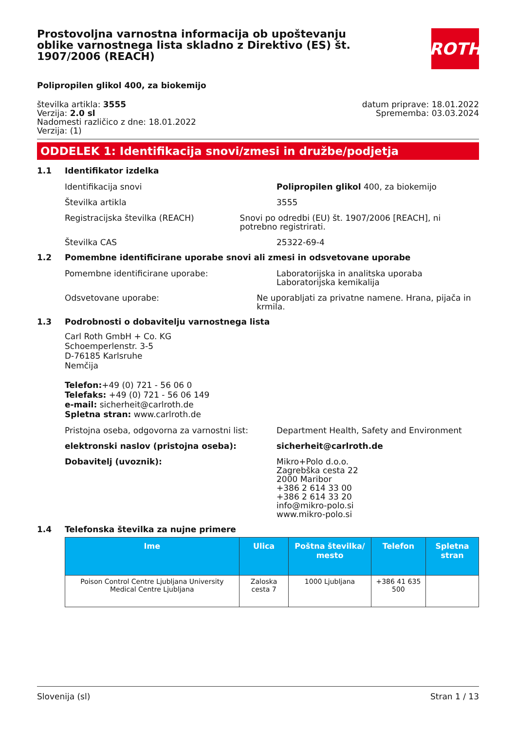ROTH
Prostovoljna varnostna informacija ob upoštevanju oblike varnostnega lista skladno z Direktivo (ES) št. 1907/2006 (REACH)
Polipropilen glikol 400, za biokemijo
številka artikla: 3555
Verzija: 2.0 sl
Nadomesti različico z dne: 18.01.2022
Verzija: (1)
datum priprave: 18.01.2022
Sprememba: 03.03.2024
ODDELEK 1: Identifikacija snovi/zmesi in družbe/podjetja
1.1 Identifikator izdelka
Identifikacija snovi Polipropilen glikol 400, za biokemijo
Številka artikla 3555
Registracijska številka (REACH) Snovi po odredbi (EU) št. 1907/2006 [REACH], ni potrebno registrirati.
Številka CAS 25322-69-4
1.2 Pomembne identificirane uporabe snovi ali zmesi in odsvetovane uporabe
Pomembne identificirane uporabe: Laboratorijska in analitska uporaba
Laboratorijska kemikalija
Odsvetovane uporabe: Ne uporabljati za privatne namene. Hrana, pijača in krmila.
1.3 Podrobnosti o dobavitelju varnostnega lista
Carl Roth GmbH + Co. KG
Schoemperlenstr. 3-5
D-76185 Karlsruhe
Nemčija
Telefon:+49 (0) 721 - 56 06 0
Telefaks: +49 (0) 721 - 56 06 149
e-mail: sicherheit@carlroth.de
Spletna stran: www.carlroth.de
Pristojna oseba, odgovorna za varnostni list:
Department Health, Safety and Environment
elektronski naslov (pristojna oseba): sicherheit@carlroth.de
Dobavitelj (uvoznik): Mikro+Polo d.o.o.
Zagrebška cesta 22
2000 Maribor
+386 2 614 33 00
+386 2 614 33 20
info@mikro-polo.si
www.mikro-polo.si
1.4 Telefonska številka za nujne primere
| Ime | Ulica | Poštna številka/ mesto | Telefon | Spletna stran |
| --- | --- | --- | --- | --- |
| Poison Control Centre Ljubljana University Medical Centre Ljubljana | Zaloska cesta 7 | 1000 Ljubljana | +386 41 635 500 | |
Slovenija (sl) Stran 1 / 13